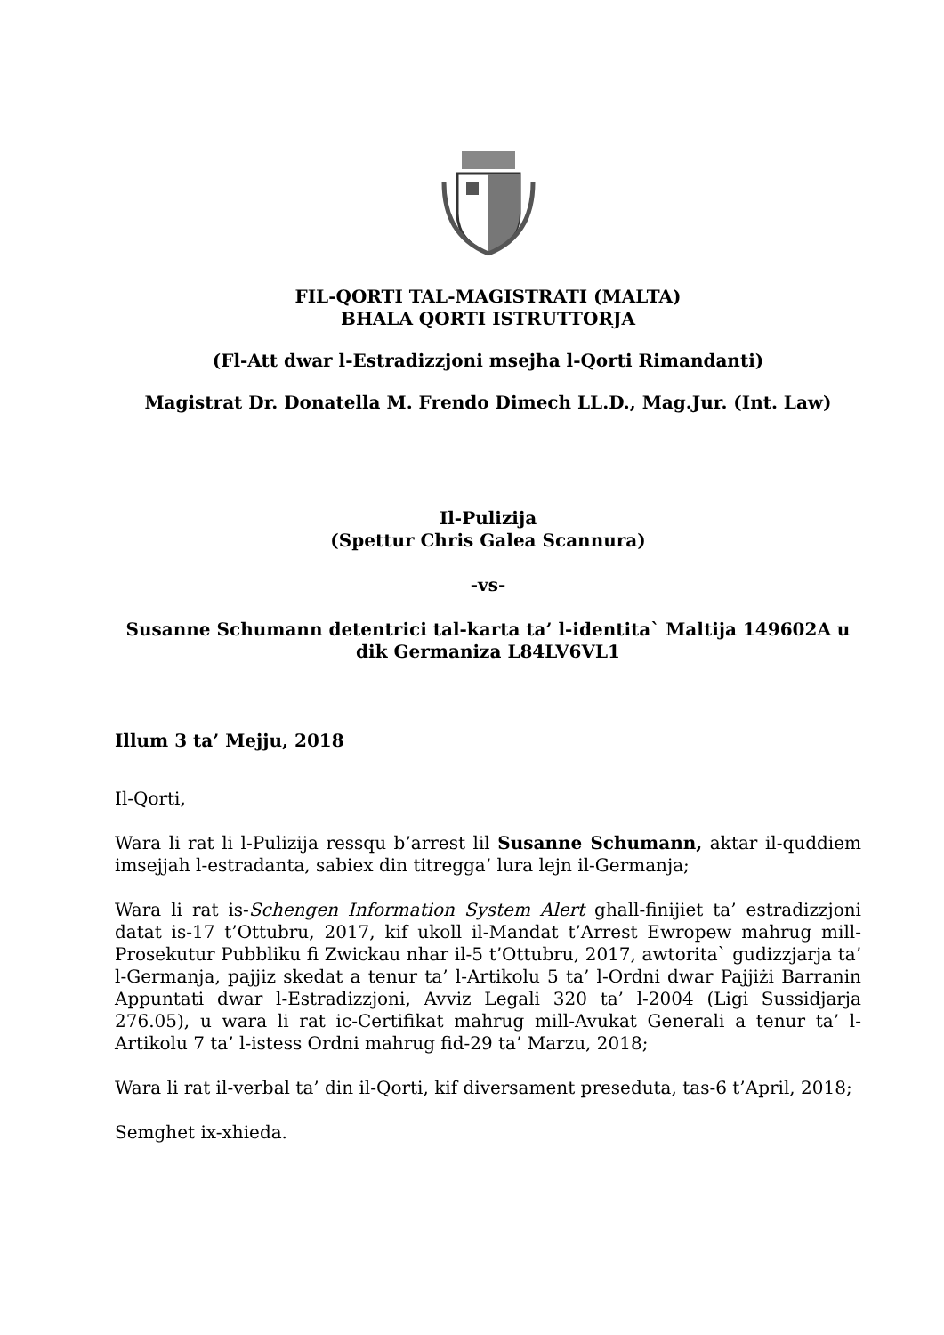FIL-QORTI TAL-MAGISTRATI (MALTA)
BHALA QORTI ISTRUTTORJA
(Fl-Att dwar l-Estradizzjoni msejha l-Qorti Rimandanti)
Magistrat Dr. Donatella M. Frendo Dimech LL.D., Mag.Jur. (Int. Law)
Il-Pulizija
(Spettur Chris Galea Scannura)
-vs-
Susanne Schumann detentrici tal-karta ta’ l-identita` Maltija 149602A u dik Germaniza L84LV6VL1
Illum 3 ta’ Mejju, 2018
Il-Qorti,
Wara li rat li l-Pulizija ressqu b’arrest lil Susanne Schumann, aktar il-quddiem imsejjah l-estradanta, sabiex din titregga’ lura lejn il-Germanja;
Wara li rat is-Schengen Information System Alert ghall-finijiet ta’ estradizzjoni datat is-17 t’Ottubru, 2017, kif ukoll il-Mandat t’Arrest Ewropew mahrug mill-Prosekutur Pubbliku fi Zwickau nhar il-5 t’Ottubru, 2017, awtorita` gudizzjarja ta’ l-Germanja, pajjiz skedat a tenur ta’ l-Artikolu 5 ta’ l-Ordni dwar Pajjiżi Barranin Appuntati dwar l-Estradizzjoni, Avviz Legali 320 ta’ l-2004 (Ligi Sussidjarja 276.05), u wara li rat ic-Certifikat mahrug mill-Avukat Generali a tenur ta’ l-Artikolu 7 ta’ l-istess Ordni mahrug fid-29 ta’ Marzu, 2018;
Wara li rat il-verbal ta’ din il-Qorti, kif diversament preseduta, tas-6 t’April, 2018;
Semghet ix-xhieda.